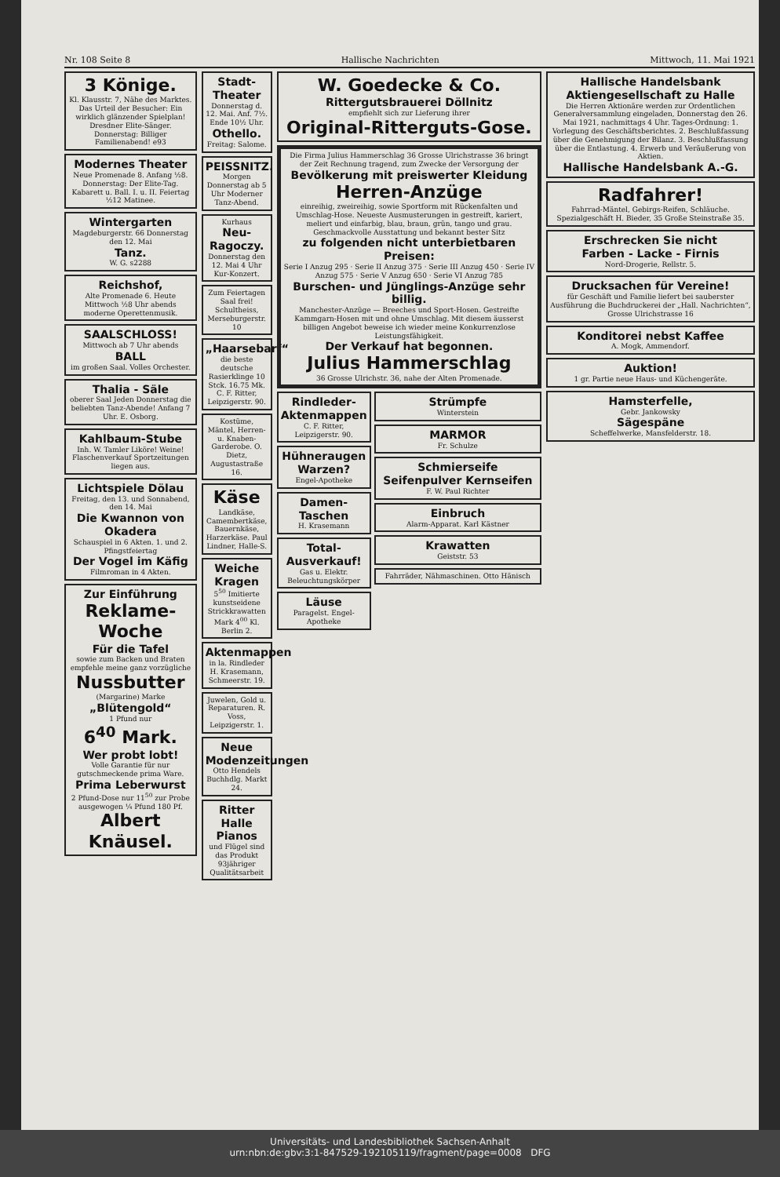Nr. 108 Seite 8 Hallische Nachrichten Mittwoch, 11. Mai 1921
3 Könige.
Kl. Klausstr. 7, Nähe des Marktes. Das Urteil der Besucher: Ein wirklich glänzender Spielplan! Dresdner Elite-Sänger. Donnerstag: Billiger Familienabend! e93
Modernes Theater
Neue Promenade 8. Anfang ½8. Donnerstag: Der Elite-Tag. Kabarett u. Ball. I. u. II. Feiertag ½12 Matinee.
Wintergarten
Magdeburgerstr. 66 Donnerstag den 12. Mai
Tanz.
W. G. s2288
Reichshof,
Alte Promenade 6. Heute Mittwoch ½8 Uhr abends moderne Operettenmusik.
SAALSCHLOSS!
Mittwoch ab 7 Uhr abends
BALL
im großen Saal. Volles Orchester.
Thalia - Säle
oberer Saal Jeden Donnerstag die beliebten Tanz-Abende! Anfang 7 Uhr. E. Osborg.
Kahlbaum-Stube
Inh. W. Tamler Liköre! Weine! Flaschenverkauf Sportzeitungen liegen aus.
Lichtspiele Dölau
Freitag, den 13. und Sonnabend, den 14. Mai
Die Kwannon von Okadera
Schauspiel in 6 Akten. 1. und 2. Pfingstfeiertag
Der Vogel im Käfig
Filmroman in 4 Akten.
Zur Einführung
Reklame-Woche
Für die Tafel
sowie zum Backen und Braten empfehle meine ganz vorzügliche
Nussbutter
(Margarine) Marke
„Blütengold“
1 Pfund nur
6<sup>40</sup> Mark.
Wer probt lobt!
Volle Garantie für nur gutschmeckende prima Ware.
Prima Leberwurst
2 Pfund-Dose nur 11<sup>50</sup> zur Probe ausgewogen ¼ Pfund 180 Pf.
Albert Knäusel.
Stadt-Theater
Donnerstag d. 12. Mai. Anf. 7½. Ende 10½ Uhr.
Othello.
Freitag: Salome.
PEISSNITZ.
Morgen Donnerstag ab 5 Uhr Moderner Tanz-Abend.
Kurhaus
Neu-Ragoczy.
Donnerstag den 12. Mai 4 Uhr Kur-Konzert.
Zum Feiertagen Saal frei! Schultheiss, Merseburgerstr. 10
„Haarsebarf“
die beste deutsche Rasierklinge 10 Stck. 16.75 Mk. C. F. Ritter, Leipzigerstr. 90.
Kostüme, Mäntel, Herren- u. Knaben-Garderobe. O. Dietz, Augustastraße 16.
Käse
Landkäse, Camembertkäse, Bauernkäse, Harzerkäse. Paul Lindner, Halle-S.
Weiche Kragen
5<sup>50</sup> Imitierte kunstseidene Strickkrawatten Mark 4<sup>00</sup> Kl. Berlin 2.
Aktenmappen
in la. Rindleder H. Krasemann, Schmeerstr. 19.
Juwelen, Gold u. Reparaturen. R. Voss, Leipzigerstr. 1.
Neue Modenzeitungen
Otto Hendels Buchhdlg. Markt 24.
Ritter Halle Pianos
und Flügel sind das Produkt 93jähriger Qualitätsarbeit
W. Goedecke & Co.
Rittergutsbrauerei Döllnitz
empfiehlt sich zur Lieferung ihrer
Original-Ritterguts-Gose.
Die Firma Julius Hammerschlag 36 Grosse Ulrichstrasse 36 bringt der Zeit Rechnung tragend, zum Zwecke der Versorgung der
Bevölkerung mit preiswerter Kleidung
Herren-Anzüge
einreihig, zweireihig, sowie Sportform mit Rückenfalten und Umschlag-Hose. Neueste Ausmusterungen in gestreift, kariert, meliert und einfarbig, blau, braun, grün, tango und grau. Geschmackvolle Ausstattung und bekannt bester Sitz
zu folgenden nicht unterbietbaren Preisen:
Serie I Anzug 295 · Serie II Anzug 375 · Serie III Anzug 450 · Serie IV Anzug 575 · Serie V Anzug 650 · Serie VI Anzug 785
Burschen- und Jünglings-Anzüge sehr billig.
Manchester-Anzüge — Breeches und Sport-Hosen. Gestreifte Kammgarn-Hosen mit und ohne Umschlag. Mit diesem äusserst billigen Angebot beweise ich wieder meine Konkurrenzlose Leistungsfähigkeit.
Der Verkauf hat begonnen.
Julius Hammerschlag
36 Grosse Ulrichstr. 36, nahe der Alten Promenade.
Rindleder-Aktenmappen
C. F. Ritter, Leipzigerstr. 90.
Hühneraugen Warzen?
Engel-Apotheke
Damen-Taschen
H. Krasemann
Total-Ausverkauf!
Gas u. Elektr. Beleuchtungskörper
Läuse
Paragelst. Engel-Apotheke
Strümpfe
Winterstein
MARMOR
Fr. Schulze
Schmierseife Seifenpulver Kernseifen
F. W. Paul Richter
Einbruch
Alarm-Apparat. Karl Kästner
Krawatten
Geiststr. 53
Fahrräder, Nähmaschinen. Otto Hänisch
Hallische Handelsbank Aktiengesellschaft zu Halle
Die Herren Aktionäre werden zur Ordentlichen Generalversammlung eingeladen, Donnerstag den 26. Mai 1921, nachmittags 4 Uhr. Tages-Ordnung: 1. Vorlegung des Geschäftsberichtes. 2. Beschlußfassung über die Genehmigung der Bilanz. 3. Beschlußfassung über die Entlastung. 4. Erwerb und Veräußerung von Aktien.
Hallische Handelsbank A.-G.
Radfahrer!
Fahrrad-Mäntel, Gebirgs-Reifen, Schläuche. Spezialgeschäft H. Bieder, 35 Große Steinstraße 35.
Erschrecken Sie nicht
Farben - Lacke - Firnis
Nord-Drogerie, Rellstr. 5.
Drucksachen für Vereine!
für Geschäft und Familie liefert bei sauberster Ausführung die Buchdruckerei der „Hall. Nachrichten“, Grosse Ulrichstrasse 16
Konditorei nebst Kaffee
A. Mogk, Ammendorf.
Auktion!
1 gr. Partie neue Haus- und Küchengeräte.
Hamsterfelle,
Gebr. Jankowsky
Sägespäne
Scheffelwerke, Mansfelderstr. 18.
Universitäts- und Landesbibliothek Sachsen-Anhalt
urn:nbn:de:gbv:3:1-847529-192105119/fragment/page=0008 DFG